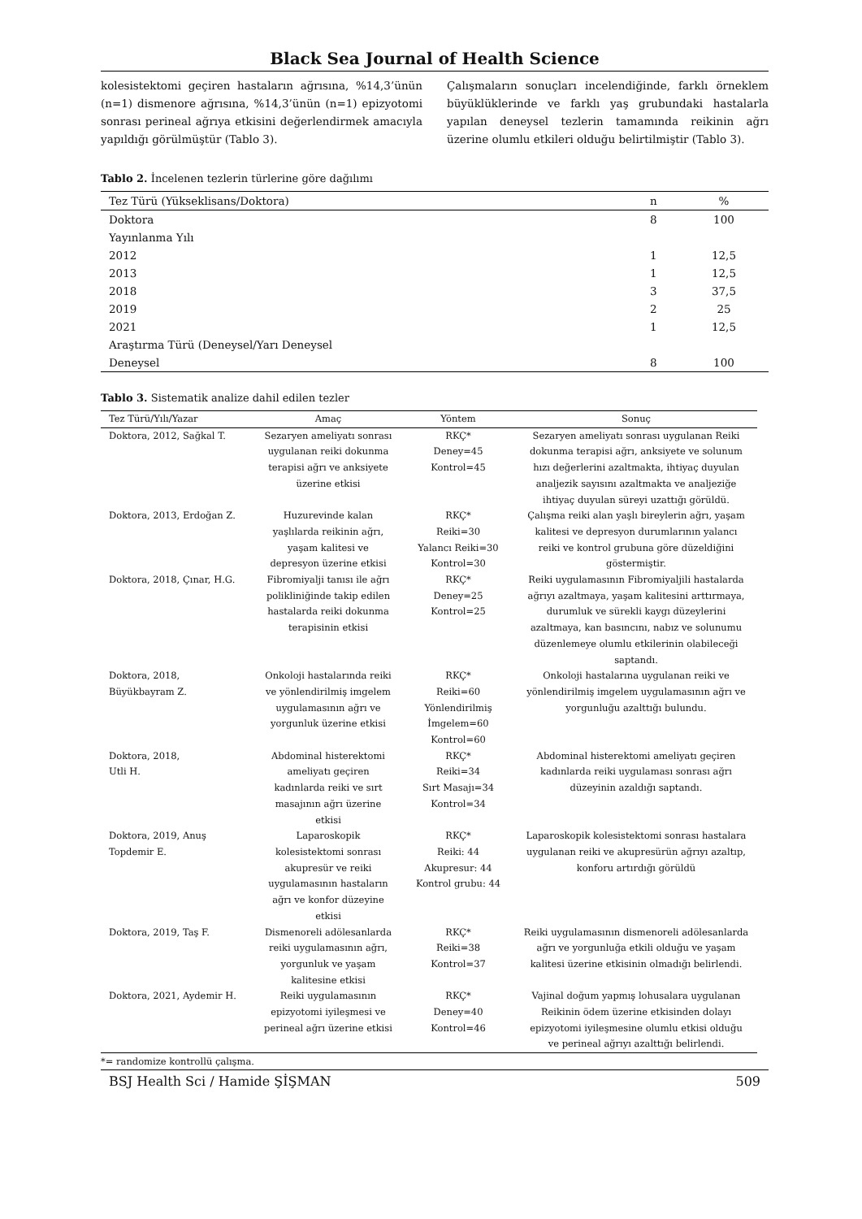Black Sea Journal of Health Science
kolesistektomi geçiren hastaların ağrısına, %14,3’ünün (n=1) dismenore ağrısına, %14,3’ünün (n=1) epizyotomi sonrası perineal ağrıya etkisini değerlendirmek amacıyla yapıldığı görülmüştür (Tablo 3).
Çalışmaların sonuçları incelendiğinde, farklı örneklem büyüklüklerinde ve farklı yaş grubundaki hastalarla yapılan deneysel tezlerin tamamında reikinin ağrı üzerine olumlu etkileri olduğu belirtilmiştir (Tablo 3).
Tablo 2. İncelenen tezlerin türlerine göre dağılımı
| Tez Türü (Yükseklisans/Doktora) | n | % |
| --- | --- | --- |
| Doktora | 8 | 100 |
| Yayınlanma Yılı | | |
| 2012 | 1 | 12,5 |
| 2013 | 1 | 12,5 |
| 2018 | 3 | 37,5 |
| 2019 | 2 | 25 |
| 2021 | 1 | 12,5 |
| Araştırma Türü (Deneysel/Yarı Deneysel | | |
| Deneysel | 8 | 100 |
Tablo 3. Sistematik analize dahil edilen tezler
| Tez Türü/Yılı/Yazar | Amaç | Yöntem | Sonuç |
| --- | --- | --- | --- |
| Doktora, 2012, Sağkal T. | Sezaryen ameliyatı sonrası uygulanan reiki dokunma terapisi ağrı ve anksiyete üzerine etkisi | RKÇ* Deney=45 Kontrol=45 | Sezaryen ameliyatı sonrası uygulanan Reiki dokunma terapisi ağrı, anksiyete ve solunum hızı değerlerini azaltmakta, ihtiyaç duyulan analjezik sayısını azaltmakta ve analjeziğe ihtiyaç duyulan süreyi uzattığı görüldü. |
| Doktora, 2013, Erdoğan Z. | Huzurevinde kalan yaşlılarda reikinin ağrı, yaşam kalitesi ve depresyon üzerine etkisi | RKÇ* Reiki=30 Yalancı Reiki=30 Kontrol=30 | Çalışma reiki alan yaşlı bireylerin ağrı, yaşam kalitesi ve depresyon durumlarının yalancı reiki ve kontrol grubuna göre düzeldiğini göstermiştir. |
| Doktora, 2018, Çınar, H.G. | Fibromiyalji tanısı ile ağrı polikliniğinde takip edilen hastalarda reiki dokunma terapisinin etkisi | RKÇ* Deney=25 Kontrol=25 | Reiki uygulamasının Fibromiyaljili hastalarda ağrıyı azaltmaya, yaşam kalitesini arttırmaya, durumluk ve sürekli kaygı düzeylerini azaltmaya, kan basıncını, nabız ve solunumu düzenlemeye olumlu etkilerinin olabileceği saptandı. |
| Doktora, 2018, Büyükbayram Z. | Onkoloji hastalarında reiki ve yönlendirilmiş imgelem uygulamasının ağrı ve yorgunluk üzerine etkisi | RKÇ* Reiki=60 Yönlendirilmiş İmgelem=60 Kontrol=60 | Onkoloji hastalarına uygulanan reiki ve yönlendirilmiş imgelem uygulamasının ağrı ve yorgunluğu azalttığı bulundu. |
| Doktora, 2018, Utli H. | Abdominal histerektomi ameliyatı geçiren kadınlarda reiki ve sırt masajının ağrı üzerine etkisi | RKÇ* Reiki=34 Sırt Masajı=34 Kontrol=34 | Abdominal histerektomi ameliyatı geçiren kadınlarda reiki uygulaması sonrası ağrı düzeyinin azaldığı saptandı. |
| Doktora, 2019, Anuş Topdemir E. | Laparoskopik kolesistektomi sonrası akupresür ve reiki uygulamasının hastaların ağrı ve konfor düzeyine etkisi | RKÇ* Reiki: 44 Akupresur: 44 Kontrol grubu: 44 | Laparoskopik kolesistektomi sonrası hastalara uygulanan reiki ve akupresürün ağrıyı azaltıp, konforu artırdığı görüldü |
| Doktora, 2019, Taş F. | Dismenoreli adölesanlarda reiki uygulamasının ağrı, yorgunluk ve yaşam kalitesine etkisi | RKÇ* Reiki=38 Kontrol=37 | Reiki uygulamasının dismenoreli adölesanlarda ağrı ve yorgunluğa etkili olduğu ve yaşam kalitesi üzerine etkisinin olmadığı belirlendi. |
| Doktora, 2021, Aydemir H. | Reiki uygulamasının epizyotomi iyileşmesi ve perineal ağrı üzerine etkisi | RKÇ* Deney=40 Kontrol=46 | Vajinal doğum yapmış lohusalara uygulanan Reikinin ödem üzerine etkisinden dolayı epizyotomi iyileşmesine olumlu etkisi olduğu ve perineal ağrıyı azalttığı belirlendi. |
*= randomize kontrollü çalışma.
BSJ Health Sci / Hamide ŞİŞMAN 509